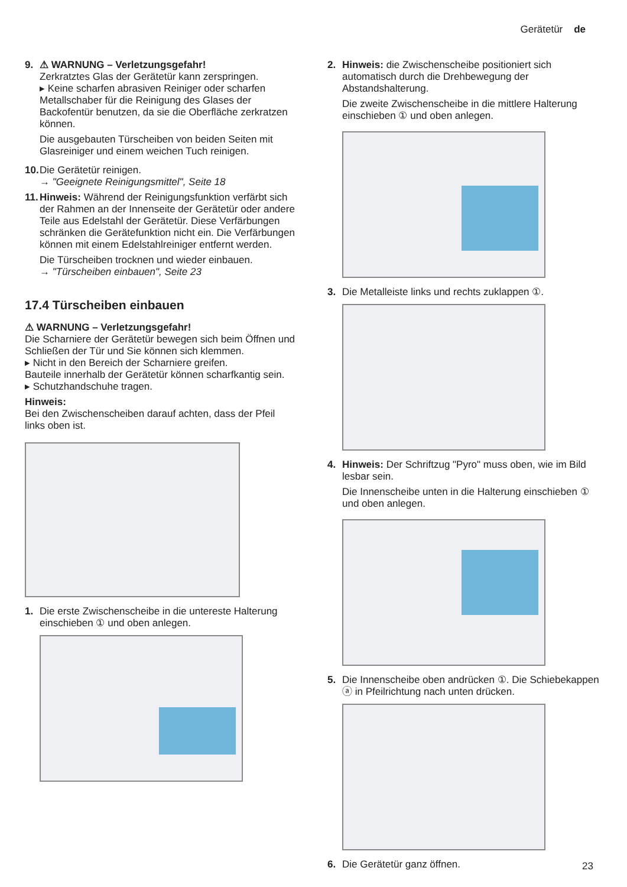Gerätetür de
9. ⚠ WARNUNG – Verletzungsgefahr!
Zerkratztes Glas der Gerätetür kann zerspringen.
▸ Keine scharfen abrasiven Reiniger oder scharfen Metallschaber für die Reinigung des Glases der Backofentür benutzen, da sie die Oberfläche zerkratzen können.
Die ausgebauten Türscheiben von beiden Seiten mit Glasreiniger und einem weichen Tuch reinigen.
10.
Die Gerätetür reinigen.
→ "Geeignete Reinigungsmittel", Seite 18
11.
Hinweis: Während der Reinigungsfunktion verfärbt sich der Rahmen an der Innenseite der Gerätetür oder andere Teile aus Edelstahl der Gerätetür. Diese Verfärbungen schränken die Gerätefunktion nicht ein. Die Verfärbungen können mit einem Edelstahlreiniger entfernt werden.
Die Türscheiben trocknen und wieder einbauen.
→ "Türscheiben einbauen", Seite 23
17.4 Türscheiben einbauen
⚠ WARNUNG – Verletzungsgefahr!
Die Scharniere der Gerätetür bewegen sich beim Öffnen und Schließen der Tür und Sie können sich klemmen.
▸ Nicht in den Bereich der Scharniere greifen.
Bauteile innerhalb der Gerätetür können scharfkantig sein.
▸ Schutzhandschuhe tragen.
Hinweis:
Bei den Zwischenscheiben darauf achten, dass der Pfeil links oben ist.
1. Die erste Zwischenscheibe in die untereste Halterung einschieben ① und oben anlegen.
2. Hinweis: die Zwischenscheibe positioniert sich automatisch durch die Drehbewegung der Abstandshalterung.
Die zweite Zwischenscheibe in die mittlere Halterung einschieben ① und oben anlegen.
3. Die Metalleiste links und rechts zuklappen ①.
4. Hinweis: Der Schriftzug "Pyro" muss oben, wie im Bild lesbar sein.
Die Innenscheibe unten in die Halterung einschieben ① und oben anlegen.
5. Die Innenscheibe oben andrücken ①. Die Schiebekappen ⓐ in Pfeilrichtung nach unten drücken.
6. Die Gerätetür ganz öffnen.
23